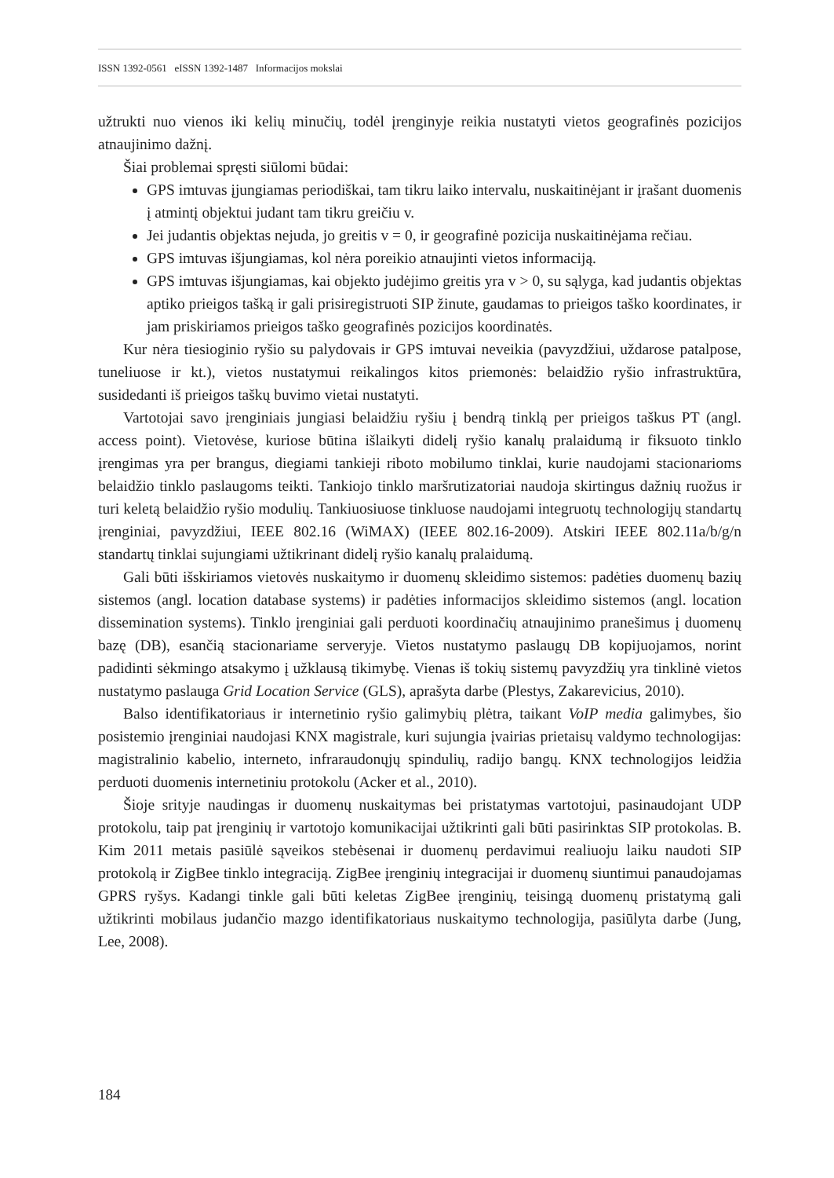ISSN 1392-0561 eISSN 1392-1487 Informacijos mokslai
užtrukti nuo vienos iki kelių minučių, todėl įrenginyje reikia nustatyti vietos geografinės pozicijos atnaujinimo dažnį.
Šiai problemai spręsti siūlomi būdai:
GPS imtuvas įjungiamas periodiškai, tam tikru laiko intervalu, nuskaitinėjant ir įrašant duomenis į atmintį objektui judant tam tikru greičiu v.
Jei judantis objektas nejuda, jo greitis v = 0, ir geografinė pozicija nuskaitinėjama rečiau.
GPS imtuvas išjungiamas, kol nėra poreikio atnaujinti vietos informaciją.
GPS imtuvas išjungiamas, kai objekto judėjimo greitis yra v > 0, su sąlyga, kad judantis objektas aptiko prieigos tašką ir gali prisiregistruoti SIP žinute, gaudamas to prieigos taško koordinates, ir jam priskiriamos prieigos taško geografinės pozicijos koordinatės.
Kur nėra tiesioginio ryšio su palydovais ir GPS imtuvai neveikia (pavyzdžiui, uždarose patalpose, tuneliuose ir kt.), vietos nustatymui reikalingos kitos priemonės: belaidžio ryšio infrastruktūra, susidedanti iš prieigos taškų buvimo vietai nustatyti.
Vartotojai savo įrenginiais jungiasi belaidžiu ryšiu į bendrą tinklą per prieigos taškus PT (angl. access point). Vietovėse, kuriose būtina išlaikyti didelį ryšio kanalų pralaidumą ir fiksuoto tinklo įrengimas yra per brangus, diegiami tankieji riboto mobilumo tinklai, kurie naudojami stacionarioms belaidžio tinklo paslaugoms teikti. Tankiojo tinklo maršrutizatoriai naudoja skirtingus dažnių ruožus ir turi keletą belaidžio ryšio modulių. Tankiuosiuose tinkluose naudojami integruotų technologijų standartų įrenginiai, pavyzdžiui, IEEE 802.16 (WiMAX) (IEEE 802.16-2009). Atskiri IEEE 802.11a/b/g/n standartų tinklai sujungiami užtikrinant didelį ryšio kanalų pralaidumą.
Gali būti išskiriamos vietovės nuskaitymo ir duomenų skleidimo sistemos: padėties duomenų bazių sistemos (angl. location database systems) ir padėties informacijos skleidimo sistemos (angl. location dissemination systems). Tinklo įrenginiai gali perduoti koordinačių atnaujinimo pranešimus į duomenų bazę (DB), esančią stacionariame serveryje. Vietos nustatymo paslaugų DB kopijuojamos, norint padidinti sėkmingo atsakymo į užklausą tikimybę. Vienas iš tokių sistemų pavyzdžių yra tinklinė vietos nustatymo paslauga Grid Location Service (GLS), aprašyta darbe (Plestys, Zakarevicius, 2010).
Balso identifikatoriaus ir internetinio ryšio galimybių plėtra, taikant VoIP media galimybes, šio posistemio įrenginiai naudojasi KNX magistrale, kuri sujungia įvairias prietaisų valdymo technologijas: magistralinio kabelio, interneto, infraraudonųjų spindulių, radijo bangų. KNX technologijos leidžia perduoti duomenis internetiniu protokolu (Acker et al., 2010).
Šioje srityje naudingas ir duomenų nuskaitymas bei pristatymas vartotojui, pasinaudojant UDP protokolu, taip pat įrenginių ir vartotojo komunikacijai užtikrinti gali būti pasirinktas SIP protokolas. B. Kim 2011 metais pasiūlė sąveikos stebėsenai ir duomenų perdavimui realiuoju laiku naudoti SIP protokolą ir ZigBee tinklo integraciją. ZigBee įrenginių integracijai ir duomenų siuntimui panaudojamas GPRS ryšys. Kadangi tinkle gali būti keletas ZigBee įrenginių, teisingą duomenų pristatymą gali užtikrinti mobilaus judančio mazgo identifikatoriaus nuskaitymo technologija, pasiūlyta darbe (Jung, Lee, 2008).
184